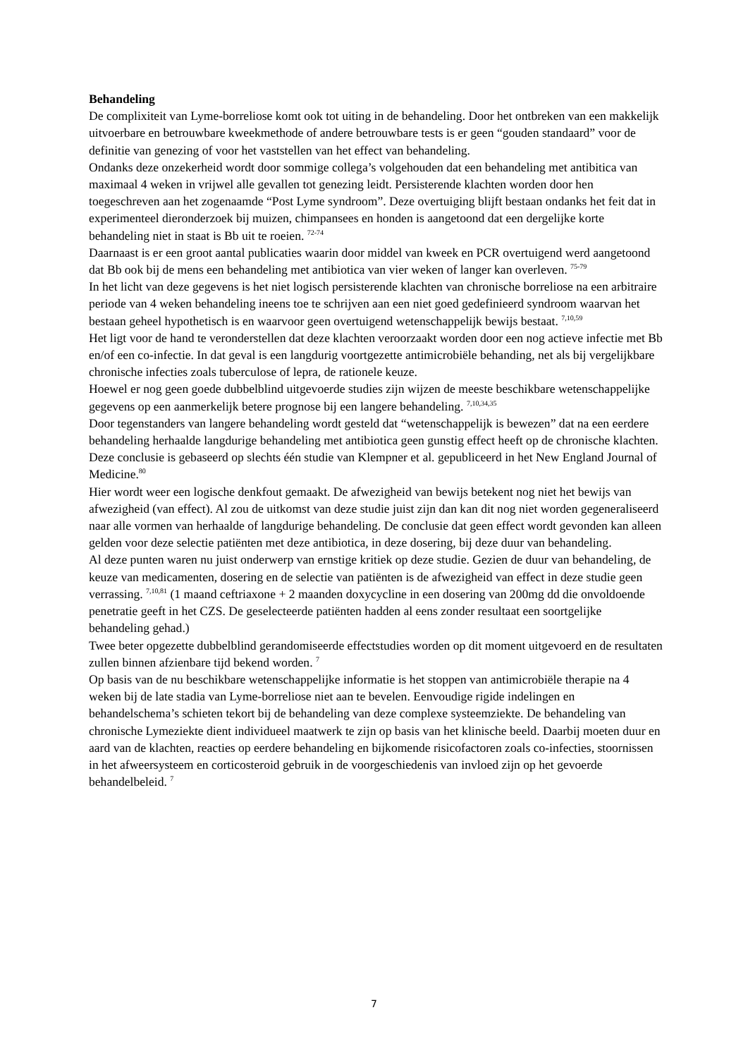Behandeling
De complixiteit van Lyme-borreliose komt ook tot uiting in de behandeling. Door het ontbreken van een makkelijk uitvoerbare en betrouwbare kweekmethode of andere betrouwbare tests is er geen “gouden standaard” voor de definitie van genezing of voor het vaststellen van het effect van behandeling.
Ondanks deze onzekerheid wordt door sommige collega’s volgehouden dat een behandeling met antibitica van maximaal 4 weken in vrijwel alle gevallen tot genezing leidt. Persisterende klachten worden door hen toegeschreven aan het zogenaamde “Post Lyme syndroom”. Deze overtuiging blijft bestaan ondanks het feit dat in experimenteel dieronderzoek bij muizen, chimpansees en honden is aangetoond dat een dergelijke korte behandeling niet in staat is Bb uit te roeien. <sup>72-74</sup>
Daarnaast is er een groot aantal publicaties waarin door middel van kweek en PCR overtuigend werd aangetoond dat Bb ook bij de mens een behandeling met antibiotica van vier weken of langer kan overleven. <sup>75-79</sup>
In het licht van deze gegevens is het niet logisch persisterende klachten van chronische borreliose na een arbitraire periode van 4 weken behandeling ineens toe te schrijven aan een niet goed gedefinieerd syndroom waarvan het bestaan geheel hypothetisch is en waarvoor geen overtuigend wetenschappelijk bewijs bestaat. <sup>7,10,59</sup>
Het ligt voor de hand te veronderstellen dat deze klachten veroorzaakt worden door een nog actieve infectie met Bb en/of een co-infectie. In dat geval is een langdurig voortgezette antimicrobiële behanding, net als bij vergelijkbare chronische infecties zoals tuberculose of lepra, de rationele keuze.
Hoewel er nog geen goede dubbelblind uitgevoerde studies zijn wijzen de meeste beschikbare wetenschappelijke gegevens op een aanmerkelijk betere prognose bij een langere behandeling. <sup>7,10,34,35</sup>
Door tegenstanders van langere behandeling wordt gesteld dat “wetenschappelijk is bewezen” dat na een eerdere behandeling herhaalde langdurige behandeling met antibiotica geen gunstig effect heeft op de chronische klachten. Deze conclusie is gebaseerd op slechts één studie van Klempner et al. gepubliceerd in het New England Journal of Medicine.<sup>80</sup>
Hier wordt weer een logische denkfout gemaakt. De afwezigheid van bewijs betekent nog niet het bewijs van afwezigheid (van effect). Al zou de uitkomst van deze studie juist zijn dan kan dit nog niet worden gegeneraliseerd naar alle vormen van herhaalde of langdurige behandeling. De conclusie dat geen effect wordt gevonden kan alleen gelden voor deze selectie patiënten met deze antibiotica, in deze dosering, bij deze duur van behandeling.
Al deze punten waren nu juist onderwerp van ernstige kritiek op deze studie. Gezien de duur van behandeling, de keuze van medicamenten, dosering en de selectie van patiënten is de afwezigheid van effect in deze studie geen verrassing. <sup>7,10,81</sup> (1 maand ceftriaxone + 2 maanden doxycycline in een dosering van 200mg dd die onvoldoende penetratie geeft in het CZS. De geselecteerde patiënten hadden al eens zonder resultaat een soortgelijke behandeling gehad.)
Twee beter opgezette dubbelblind gerandomiseerde effectstudies worden op dit moment uitgevoerd en de resultaten zullen binnen afzienbare tijd bekend worden. <sup>7</sup>
Op basis van de nu beschikbare wetenschappelijke informatie is het stoppen van antimicrobiële therapie na 4 weken bij de late stadia van Lyme-borreliose niet aan te bevelen. Eenvoudige rigide indelingen en behandelschema’s schieten tekort bij de behandeling van deze complexe systeemziekte. De behandeling van chronische Lymeziekte dient individueel maatwerk te zijn op basis van het klinische beeld. Daarbij moeten duur en aard van de klachten, reacties op eerdere behandeling en bijkomende risicofactoren zoals co-infecties, stoornissen in het afweersysteem en corticosteroid gebruik in de voorgeschiedenis van invloed zijn op het gevoerde behandelbeleid. <sup>7</sup>
7